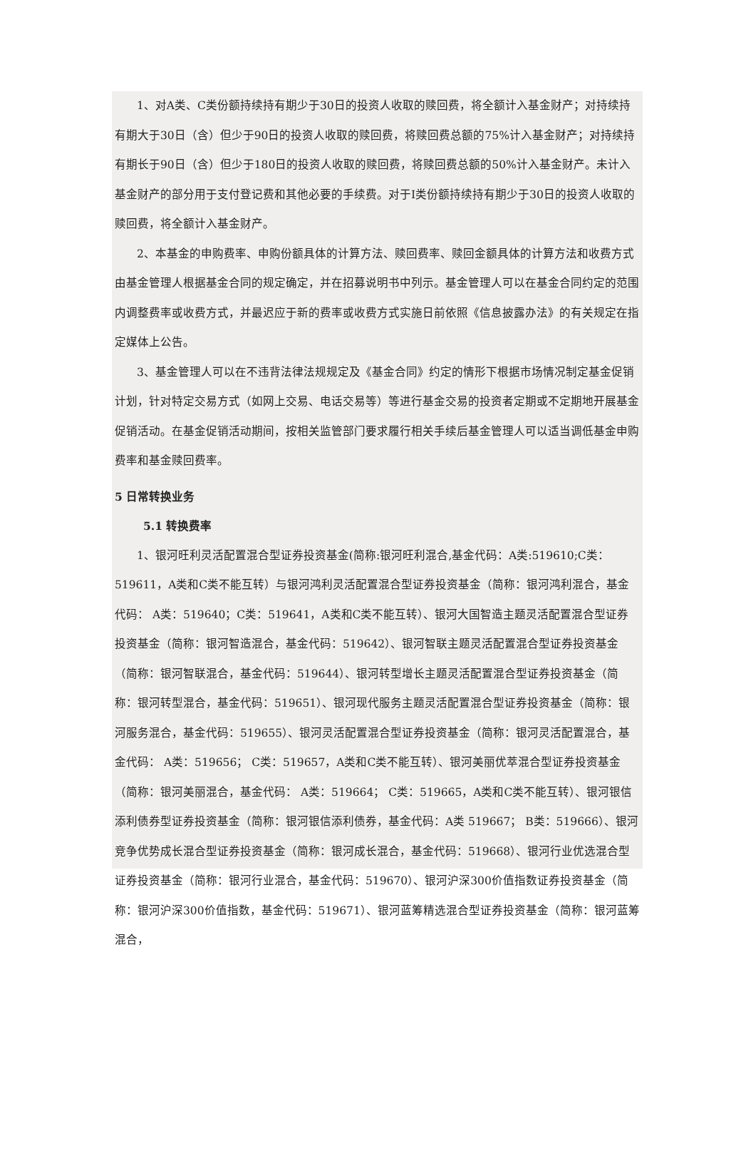1、对A类、C类份额持续持有期少于30日的投资人收取的赎回费，将全额计入基金财产；对持续持有期大于30日（含）但少于90日的投资人收取的赎回费，将赎回费总额的75%计入基金财产；对持续持有期长于90日（含）但少于180日的投资人收取的赎回费，将赎回费总额的50%计入基金财产。未计入基金财产的部分用于支付登记费和其他必要的手续费。对于I类份额持续持有期少于30日的投资人收取的赎回费，将全额计入基金财产。
2、本基金的申购费率、申购份额具体的计算方法、赎回费率、赎回金额具体的计算方法和收费方式由基金管理人根据基金合同的规定确定，并在招募说明书中列示。基金管理人可以在基金合同约定的范围内调整费率或收费方式，并最迟应于新的费率或收费方式实施日前依照《信息披露办法》的有关规定在指定媒体上公告。
3、基金管理人可以在不违背法律法规规定及《基金合同》约定的情形下根据市场情况制定基金促销计划，针对特定交易方式（如网上交易、电话交易等）等进行基金交易的投资者定期或不定期地开展基金促销活动。在基金促销活动期间，按相关监管部门要求履行相关手续后基金管理人可以适当调低基金申购费率和基金赎回费率。
5 日常转换业务
5.1 转换费率
1、银河旺利灵活配置混合型证券投资基金(简称:银河旺利混合,基金代码：A类:519610;C类：519611，A类和C类不能互转）与银河鸿利灵活配置混合型证券投资基金（简称：银河鸿利混合，基金代码： A类：519640；C类：519641，A类和C类不能互转）、银河大国智造主题灵活配置混合型证券投资基金（简称：银河智造混合，基金代码：519642）、银河智联主题灵活配置混合型证券投资基金（简称：银河智联混合，基金代码：519644）、银河转型增长主题灵活配置混合型证券投资基金（简称：银河转型混合，基金代码：519651）、银河现代服务主题灵活配置混合型证券投资基金（简称：银河服务混合，基金代码：519655）、银河灵活配置混合型证券投资基金（简称：银河灵活配置混合，基金代码： A类：519656； C类：519657，A类和C类不能互转）、银河美丽优萃混合型证券投资基金（简称：银河美丽混合，基金代码： A类：519664； C类：519665，A类和C类不能互转）、银河银信添利债券型证券投资基金（简称：银河银信添利债券，基金代码：A类 519667； B类：519666）、银河竞争优势成长混合型证券投资基金（简称：银河成长混合，基金代码：519668）、银河行业优选混合型证券投资基金（简称：银河行业混合，基金代码：519670）、银河沪深300价值指数证券投资基金（简称：银河沪深300价值指数，基金代码：519671）、银河蓝筹精选混合型证券投资基金（简称：银河蓝筹混合，